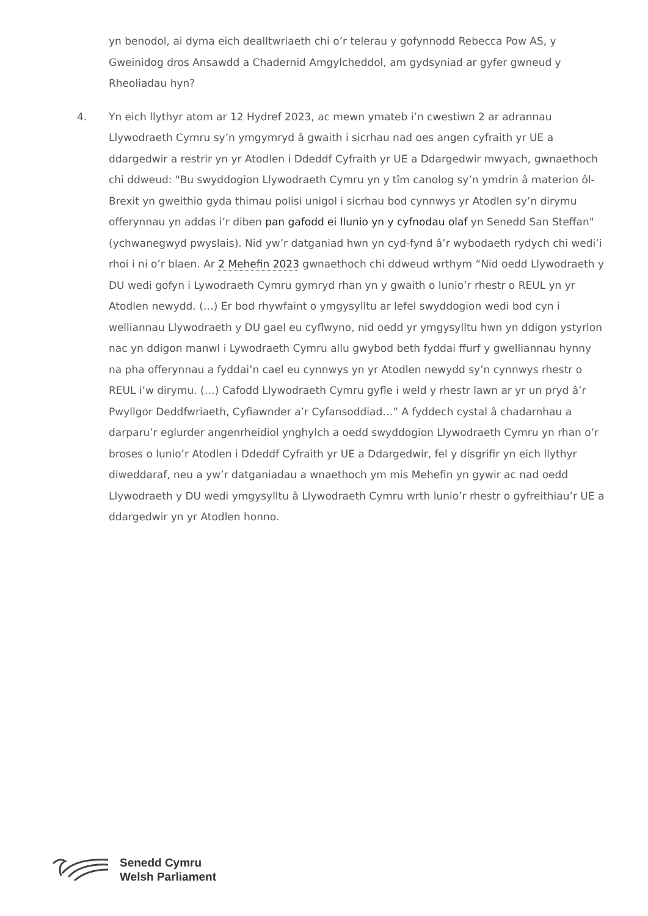yn benodol, ai dyma eich dealltwriaeth chi o’r telerau y gofynnodd Rebecca Pow AS, y Gweinidog dros Ansawdd a Chadernid Amgylcheddol, am gydsyniad ar gyfer gwneud y Rheoliadau hyn?
4. Yn eich llythyr atom ar 12 Hydref 2023, ac mewn ymateb i’n cwestiwn 2 ar adrannau Llywodraeth Cymru sy’n ymgymryd â gwaith i sicrhau nad oes angen cyfraith yr UE a ddargedwir a restrir yn yr Atodlen i Ddeddf Cyfraith yr UE a Ddargedwir mwyach, gwnaethoch chi ddweud: "Bu swyddogion Llywodraeth Cymru yn y tîm canolog sy’n ymdrin â materion ôl-Brexit yn gweithio gyda thimau polisi unigol i sicrhau bod cynnwys yr Atodlen sy’n dirymu offerynnau yn addas i’r diben pan gafodd ei llunio yn y cyfnodau olaf yn Senedd San Steffan" (ychwanegwyd pwyslais). Nid yw’r datganiad hwn yn cyd-fynd â’r wybodaeth rydych chi wedi’i rhoi i ni o’r blaen. Ar 2 Mehefin 2023 gwnaethoch chi ddweud wrthym “Nid oedd Llywodraeth y DU wedi gofyn i Lywodraeth Cymru gymryd rhan yn y gwaith o lunio’r rhestr o REUL yn yr Atodlen newydd. (…) Er bod rhywfaint o ymgysylltu ar lefel swyddogion wedi bod cyn i welliannau Llywodraeth y DU gael eu cyflwyno, nid oedd yr ymgysylltu hwn yn ddigon ystyrlon nac yn ddigon manwl i Lywodraeth Cymru allu gwybod beth fyddai ffurf y gwelliannau hynny na pha offerynnau a fyddai’n cael eu cynnwys yn yr Atodlen newydd sy’n cynnwys rhestr o REUL i’w dirymu. (…) Cafodd Llywodraeth Cymru gyfle i weld y rhestr lawn ar yr un pryd â’r Pwyllgor Deddfwriaeth, Cyfiawnder a’r Cyfansoddiad…” A fyddech cystal â chadarnhau a darparu’r eglurder angenrheidiol ynghylch a oedd swyddogion Llywodraeth Cymru yn rhan o’r broses o lunio’r Atodlen i Ddeddf Cyfraith yr UE a Ddargedwir, fel y disgrifir yn eich llythyr diweddaraf, neu a yw’r datganiadau a wnaethoch ym mis Mehefin yn gywir ac nad oedd Llywodraeth y DU wedi ymgysylltu â Llywodraeth Cymru wrth lunio’r rhestr o gyfreithiau’r UE a ddargedwir yn yr Atodlen honno.
Senedd Cymru
Welsh Parliament